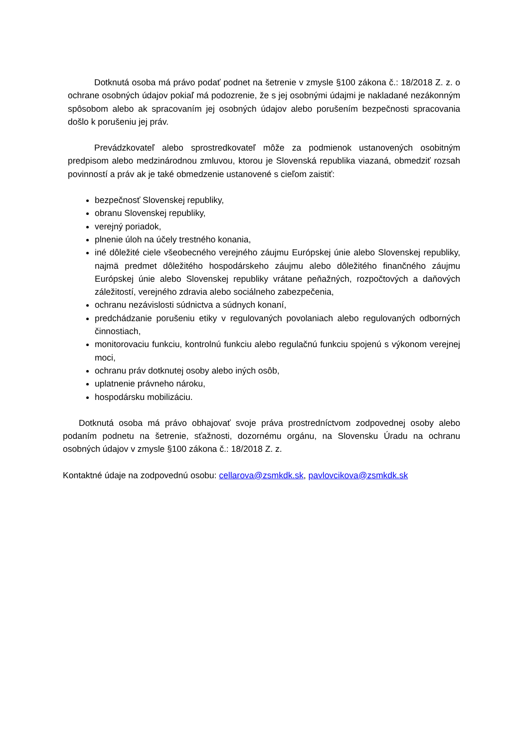Dotknutá osoba má právo podať podnet na šetrenie v zmysle §100 zákona č.: 18/2018 Z. z. o ochrane osobných údajov pokiaľ má podozrenie, že s jej osobnými údajmi je nakladané nezákonným spôsobom alebo ak spracovaním jej osobných údajov alebo porušením bezpečnosti spracovania došlo k porušeniu jej práv.
Prevádzkovateľ alebo sprostredkovateľ môže za podmienok ustanovených osobitným predpisom alebo medzinárodnou zmluvou, ktorou je Slovenská republika viazaná, obmedziť rozsah povinností a práv ak je také obmedzenie ustanovené s cieľom zaistiť:
bezpečnosť Slovenskej republiky,
obranu Slovenskej republiky,
verejný poriadok,
plnenie úloh na účely trestného konania,
iné dôležité ciele všeobecného verejného záujmu Európskej únie alebo Slovenskej republiky, najmä predmet dôležitého hospodárskeho záujmu alebo dôležitého finančného záujmu Európskej únie alebo Slovenskej republiky vrátane peňažných, rozpočtových a daňových záležitostí, verejného zdravia alebo sociálneho zabezpečenia,
ochranu nezávislosti súdnictva a súdnych konaní,
predchádzanie porušeniu etiky v regulovaných povolaniach alebo regulovaných odborných činnostiach,
monitorovaciu funkciu, kontrolnú funkciu alebo regulačnú funkciu spojenú s výkonom verejnej moci,
ochranu práv dotknutej osoby alebo iných osôb,
uplatnenie právneho nároku,
hospodársku mobilizáciu.
Dotknutá osoba má právo obhajovať svoje práva prostredníctvom zodpovednej osoby alebo podaním podnetu na šetrenie, sťažnosti, dozornému orgánu, na Slovensku Úradu na ochranu osobných údajov v zmysle §100 zákona č.: 18/2018 Z. z.
Kontaktné údaje na zodpovednú osobu: cellarova@zsmkdk.sk, pavlovcikova@zsmkdk.sk